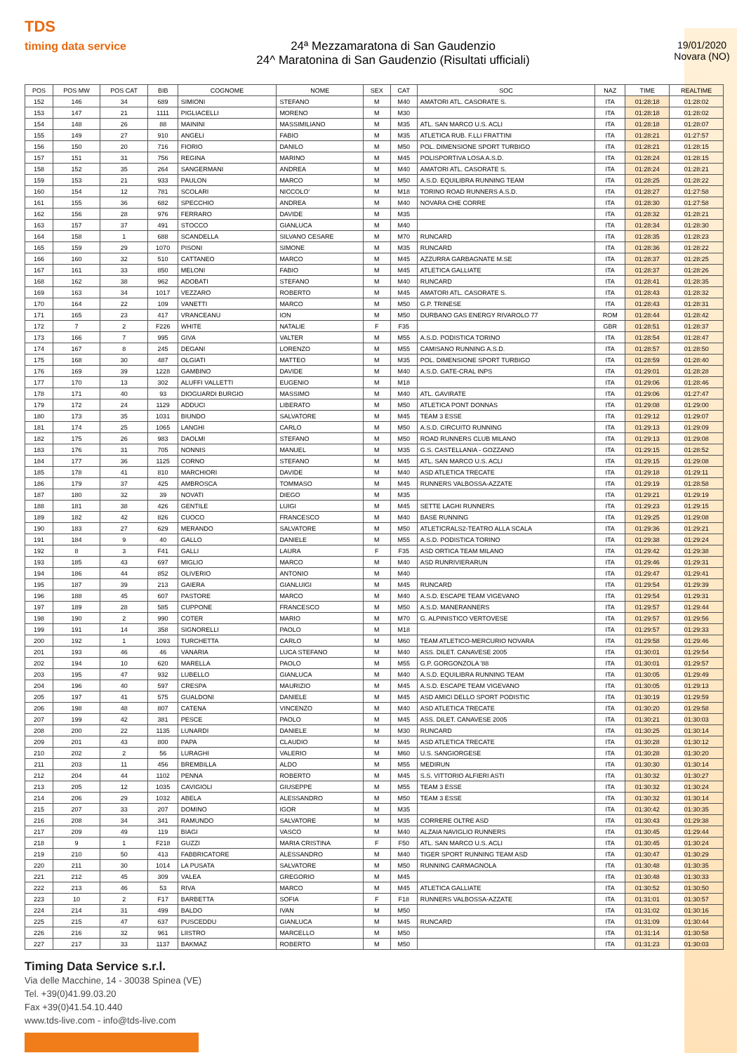TDS
timing data service
24ª Mezzamaratona di San Gaudenzio
24^ Maratonina di San Gaudenzio (Risultati ufficiali)
19/01/2020
Novara (NO)
| POS | POS MW | POS CAT | BIB | COGNOME | NOME | SEX | CAT | SOC | NAZ | TIME | REALTIME |
| --- | --- | --- | --- | --- | --- | --- | --- | --- | --- | --- | --- |
| 152 | 146 | 34 | 689 | SIMIONI | STEFANO | M | M40 | AMATORI ATL. CASORATE S. | ITA | 01:28:18 | 01:28:02 |
| 153 | 147 | 21 | 1111 | PIGLIACELLI | MORENO | M | M30 | | ITA | 01:28:18 | 01:28:02 |
| 154 | 148 | 26 | 88 | MAININI | MASSIMILIANO | M | M35 | ATL. SAN MARCO U.S. ACLI | ITA | 01:28:18 | 01:28:07 |
| 155 | 149 | 27 | 910 | ANGELI | FABIO | M | M35 | ATLETICA RUB. F.LLI FRATTINI | ITA | 01:28:21 | 01:27:57 |
| 156 | 150 | 20 | 716 | FIORIO | DANILO | M | M50 | POL. DIMENSIONE SPORT TURBIGO | ITA | 01:28:21 | 01:28:15 |
| 157 | 151 | 31 | 756 | REGINA | MARINO | M | M45 | POLISPORTIVA LOSA A.S.D. | ITA | 01:28:24 | 01:28:15 |
| 158 | 152 | 35 | 264 | SANGERMANI | ANDREA | M | M40 | AMATORI ATL. CASORATE S. | ITA | 01:28:24 | 01:28:21 |
| 159 | 153 | 21 | 933 | PAULON | MARCO | M | M50 | A.S.D. EQUILIBRA RUNNING TEAM | ITA | 01:28:25 | 01:28:22 |
| 160 | 154 | 12 | 781 | SCOLARI | NICCOLO' | M | M18 | TORINO ROAD RUNNERS A.S.D. | ITA | 01:28:27 | 01:27:58 |
| 161 | 155 | 36 | 682 | SPECCHIO | ANDREA | M | M40 | NOVARA CHE CORRE | ITA | 01:28:30 | 01:27:58 |
| 162 | 156 | 28 | 976 | FERRARO | DAVIDE | M | M35 | | ITA | 01:28:32 | 01:28:21 |
| 163 | 157 | 37 | 491 | STOCCO | GIANLUCA | M | M40 | | ITA | 01:28:34 | 01:28:30 |
| 164 | 158 | 1 | 688 | SCANDELLA | SILVANO CESARE | M | M70 | RUNCARD | ITA | 01:28:35 | 01:28:23 |
| 165 | 159 | 29 | 1070 | PISONI | SIMONE | M | M35 | RUNCARD | ITA | 01:28:36 | 01:28:22 |
| 166 | 160 | 32 | 510 | CATTANEO | MARCO | M | M45 | AZZURRA GARBAGNATE M.SE | ITA | 01:28:37 | 01:28:25 |
| 167 | 161 | 33 | 850 | MELONI | FABIO | M | M45 | ATLETICA GALLIATE | ITA | 01:28:37 | 01:28:26 |
| 168 | 162 | 38 | 962 | ADOBATI | STEFANO | M | M40 | RUNCARD | ITA | 01:28:41 | 01:28:35 |
| 169 | 163 | 34 | 1017 | VEZZARO | ROBERTO | M | M45 | AMATORI ATL. CASORATE S. | ITA | 01:28:43 | 01:28:32 |
| 170 | 164 | 22 | 109 | VANETTI | MARCO | M | M50 | G.P. TRINESE | ITA | 01:28:43 | 01:28:31 |
| 171 | 165 | 23 | 417 | VRANCEANU | ION | M | M50 | DURBANO GAS ENERGY RIVAROLO 77 | ROM | 01:28:44 | 01:28:42 |
| 172 | 7 | 2 | F226 | WHITE | NATALIE | F | F35 | | GBR | 01:28:51 | 01:28:37 |
| 173 | 166 | 7 | 995 | GIVA | VALTER | M | M55 | A.S.D. PODISTICA TORINO | ITA | 01:28:54 | 01:28:47 |
| 174 | 167 | 8 | 245 | DEGANI | LORENZO | M | M55 | CAMISANO RUNNING A.S.D. | ITA | 01:28:57 | 01:28:50 |
| 175 | 168 | 30 | 487 | OLGIATI | MATTEO | M | M35 | POL. DIMENSIONE SPORT TURBIGO | ITA | 01:28:59 | 01:28:40 |
| 176 | 169 | 39 | 1228 | GAMBINO | DAVIDE | M | M40 | A.S.D. GATE-CRAL INPS | ITA | 01:29:01 | 01:28:28 |
| 177 | 170 | 13 | 302 | ALUFFI VALLETTI | EUGENIO | M | M18 | | ITA | 01:29:06 | 01:28:46 |
| 178 | 171 | 40 | 93 | DIOGUARDI BURGIO | MASSIMO | M | M40 | ATL. GAVIRATE | ITA | 01:29:06 | 01:27:47 |
| 179 | 172 | 24 | 1129 | ADDUCI | LIBERATO | M | M50 | ATLETICA PONT DONNAS | ITA | 01:29:08 | 01:29:00 |
| 180 | 173 | 35 | 1031 | BIUNDO | SALVATORE | M | M45 | TEAM 3 ESSE | ITA | 01:29:12 | 01:29:07 |
| 181 | 174 | 25 | 1065 | LANGHI | CARLO | M | M50 | A.S.D. CIRCUITO RUNNING | ITA | 01:29:13 | 01:29:09 |
| 182 | 175 | 26 | 983 | DAOLMI | STEFANO | M | M50 | ROAD RUNNERS CLUB MILANO | ITA | 01:29:13 | 01:29:08 |
| 183 | 176 | 31 | 705 | NONNIS | MANUEL | M | M35 | G.S. CASTELLANIA - GOZZANO | ITA | 01:29:15 | 01:28:52 |
| 184 | 177 | 36 | 1125 | CORNO | STEFANO | M | M45 | ATL. SAN MARCO U.S. ACLI | ITA | 01:29:15 | 01:29:08 |
| 185 | 178 | 41 | 810 | MARCHIORI | DAVIDE | M | M40 | ASD ATLETICA TRECATE | ITA | 01:29:18 | 01:29:11 |
| 186 | 179 | 37 | 425 | AMBROSCA | TOMMASO | M | M45 | RUNNERS VALBOSSA-AZZATE | ITA | 01:29:19 | 01:28:58 |
| 187 | 180 | 32 | 39 | NOVATI | DIEGO | M | M35 | | ITA | 01:29:21 | 01:29:19 |
| 188 | 181 | 38 | 426 | GENTILE | LUIGI | M | M45 | SETTE LAGHI RUNNERS | ITA | 01:29:23 | 01:29:15 |
| 189 | 182 | 42 | 826 | CUOCO | FRANCESCO | M | M40 | BASE RUNNING | ITA | 01:29:25 | 01:29:08 |
| 190 | 183 | 27 | 629 | MERANDO | SALVATORE | M | M50 | ATLETICRALS2-TEATRO ALLA SCALA | ITA | 01:29:36 | 01:29:21 |
| 191 | 184 | 9 | 40 | GALLO | DANIELE | M | M55 | A.S.D. PODISTICA TORINO | ITA | 01:29:38 | 01:29:24 |
| 192 | 8 | 3 | F41 | GALLI | LAURA | F | F35 | ASD ORTICA TEAM MILANO | ITA | 01:29:42 | 01:29:38 |
| 193 | 185 | 43 | 697 | MIGLIO | MARCO | M | M40 | ASD RUNRIVIERARUN | ITA | 01:29:46 | 01:29:31 |
| 194 | 186 | 44 | 852 | OLIVERIO | ANTONIO | M | M40 | | ITA | 01:29:47 | 01:29:41 |
| 195 | 187 | 39 | 213 | GAIERA | GIANLUIGI | M | M45 | RUNCARD | ITA | 01:29:54 | 01:29:39 |
| 196 | 188 | 45 | 607 | PASTORE | MARCO | M | M40 | A.S.D. ESCAPE TEAM VIGEVANO | ITA | 01:29:54 | 01:29:31 |
| 197 | 189 | 28 | 585 | CUPPONE | FRANCESCO | M | M50 | A.S.D. MANERANNERS | ITA | 01:29:57 | 01:29:44 |
| 198 | 190 | 2 | 990 | COTER | MARIO | M | M70 | G. ALPINISTICO VERTOVESE | ITA | 01:29:57 | 01:29:56 |
| 199 | 191 | 14 | 358 | SIGNORELLI | PAOLO | M | M18 | | ITA | 01:29:57 | 01:29:33 |
| 200 | 192 | 1 | 1093 | TURCHETTA | CARLO | M | M60 | TEAM ATLETICO-MERCURIO NOVARA | ITA | 01:29:58 | 01:29:46 |
| 201 | 193 | 46 | 46 | VANARIA | LUCA STEFANO | M | M40 | ASS. DILET. CANAVESE 2005 | ITA | 01:30:01 | 01:29:54 |
| 202 | 194 | 10 | 620 | MARELLA | PAOLO | M | M55 | G.P. GORGONZOLA '88 | ITA | 01:30:01 | 01:29:57 |
| 203 | 195 | 47 | 932 | LUBELLO | GIANLUCA | M | M40 | A.S.D. EQUILIBRA RUNNING TEAM | ITA | 01:30:05 | 01:29:49 |
| 204 | 196 | 40 | 597 | CRESPA | MAURIZIO | M | M45 | A.S.D. ESCAPE TEAM VIGEVANO | ITA | 01:30:05 | 01:29:13 |
| 205 | 197 | 41 | 575 | GUALDONI | DANIELE | M | M45 | ASD AMICI DELLO SPORT PODISTIC | ITA | 01:30:19 | 01:29:59 |
| 206 | 198 | 48 | 807 | CATENA | VINCENZO | M | M40 | ASD ATLETICA TRECATE | ITA | 01:30:20 | 01:29:58 |
| 207 | 199 | 42 | 381 | PESCE | PAOLO | M | M45 | ASS. DILET. CANAVESE 2005 | ITA | 01:30:21 | 01:30:03 |
| 208 | 200 | 22 | 1135 | LUNARDI | DANIELE | M | M30 | RUNCARD | ITA | 01:30:25 | 01:30:14 |
| 209 | 201 | 43 | 800 | PAPA | CLAUDIO | M | M45 | ASD ATLETICA TRECATE | ITA | 01:30:28 | 01:30:12 |
| 210 | 202 | 2 | 56 | LURAGHI | VALERIO | M | M60 | U.S. SANGIORGESE | ITA | 01:30:28 | 01:30:20 |
| 211 | 203 | 11 | 456 | BREMBILLA | ALDO | M | M55 | MEDIRUN | ITA | 01:30:30 | 01:30:14 |
| 212 | 204 | 44 | 1102 | PENNA | ROBERTO | M | M45 | S.S. VITTORIO ALFIERI ASTI | ITA | 01:30:32 | 01:30:27 |
| 213 | 205 | 12 | 1035 | CAVIGIOLI | GIUSEPPE | M | M55 | TEAM 3 ESSE | ITA | 01:30:32 | 01:30:24 |
| 214 | 206 | 29 | 1032 | ABELA | ALESSANDRO | M | M50 | TEAM 3 ESSE | ITA | 01:30:32 | 01:30:14 |
| 215 | 207 | 33 | 207 | DOMINO | IGOR | M | M35 | | ITA | 01:30:42 | 01:30:35 |
| 216 | 208 | 34 | 341 | RAMUNDO | SALVATORE | M | M35 | CORRERE OLTRE ASD | ITA | 01:30:43 | 01:29:38 |
| 217 | 209 | 49 | 119 | BIAGI | VASCO | M | M40 | ALZAIA NAVIGLIO RUNNERS | ITA | 01:30:45 | 01:29:44 |
| 218 | 9 | 1 | F218 | GUZZI | MARIA CRISTINA | F | F50 | ATL. SAN MARCO U.S. ACLI | ITA | 01:30:45 | 01:30:24 |
| 219 | 210 | 50 | 413 | FABBRICATORE | ALESSANDRO | M | M40 | TIGER SPORT RUNNING TEAM ASD | ITA | 01:30:47 | 01:30:29 |
| 220 | 211 | 30 | 1014 | LA PUSATA | SALVATORE | M | M50 | RUNNING CARMAGNOLA | ITA | 01:30:48 | 01:30:35 |
| 221 | 212 | 45 | 309 | VALEA | GREGORIO | M | M45 | | ITA | 01:30:48 | 01:30:33 |
| 222 | 213 | 46 | 53 | RIVA | MARCO | M | M45 | ATLETICA GALLIATE | ITA | 01:30:52 | 01:30:50 |
| 223 | 10 | 2 | F17 | BARBETTA | SOFIA | F | F18 | RUNNERS VALBOSSA-AZZATE | ITA | 01:31:01 | 01:30:57 |
| 224 | 214 | 31 | 499 | BALDO | IVAN | M | M50 | | ITA | 01:31:02 | 01:30:16 |
| 225 | 215 | 47 | 637 | PUSCEDDU | GIANLUCA | M | M45 | RUNCARD | ITA | 01:31:09 | 01:30:44 |
| 226 | 216 | 32 | 961 | LIISTRO | MARCELLO | M | M50 | | ITA | 01:31:14 | 01:30:58 |
| 227 | 217 | 33 | 1137 | BAKMAZ | ROBERTO | M | M50 | | ITA | 01:31:23 | 01:30:03 |
Timing Data Service s.r.l.
Via delle Macchine, 14 - 30038 Spinea (VE)
Tel. +39(0)41.99.03.20
Fax +39(0)41.54.10.440
www.tds-live.com - info@tds-live.com